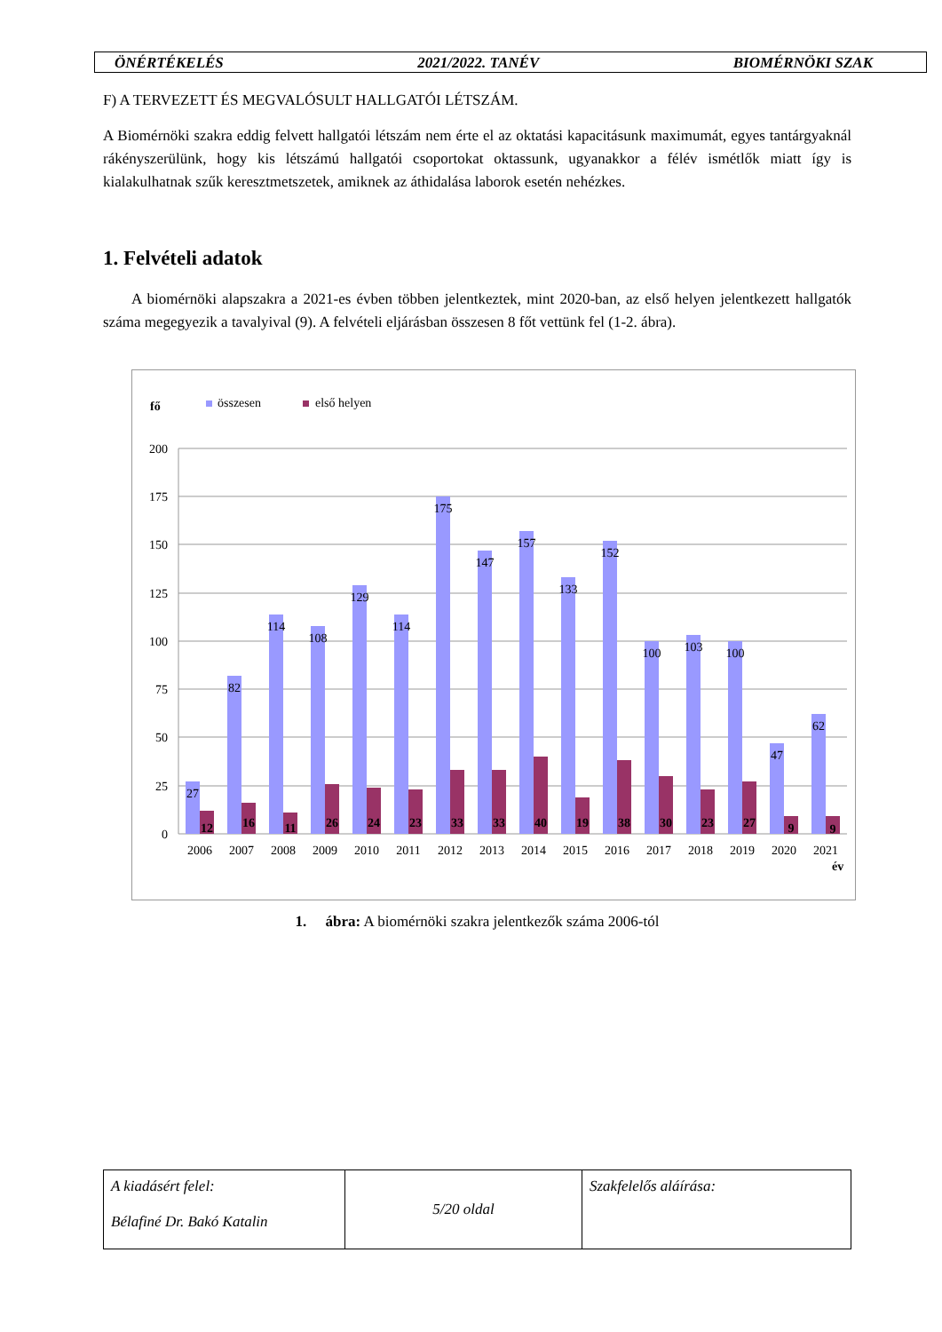ÖNÉRTÉKELÉS 2021/2022. TANÉV BIOMÉRNÖKI SZAK
F) A TERVEZETT ÉS MEGVALÓSULT HALLGATÓI LÉTSZÁM.
A Biomérnöki szakra eddig felvett hallgatói létszám nem érte el az oktatási kapacitásunk maximumát, egyes tantárgyaknál rákényszerülünk, hogy kis létszámú hallgatói csoportokat oktassunk, ugyanakkor a félév ismétlők miatt így is kialakulhatnak szűk keresztmetszetek, amiknek az áthidalása laborok esetén nehézkes.
1. Felvételi adatok
A biomérnöki alapszakra a 2021-es évben többen jelentkeztek, mint 2020-ban, az első helyen jelentkezett hallgatók száma megegyezik a tavalyival (9). A felvételi eljárásban összesen 8 főt vettünk fel (1-2. ábra).
fő
összesen
első helyen
200
175
150
125
100
75
50
25
0
27
82
114
108
129
114
175
147
157
133
152
100
103
100
47
62
12
16
11
26
24
23
33
33
40
19
38
30
23
27
9
9
2006
2007
2008
2009
2010
2011
2012
2013
2014
2015
2016
2017
2018
2019
2020
2021
év
1. ábra: A biomérnöki szakra jelentkezők száma 2006-tól
| A kiadásért felel: Bélafiné Dr. Bakó Katalin | 5/20 oldal | Szakfelelős aláírása: |